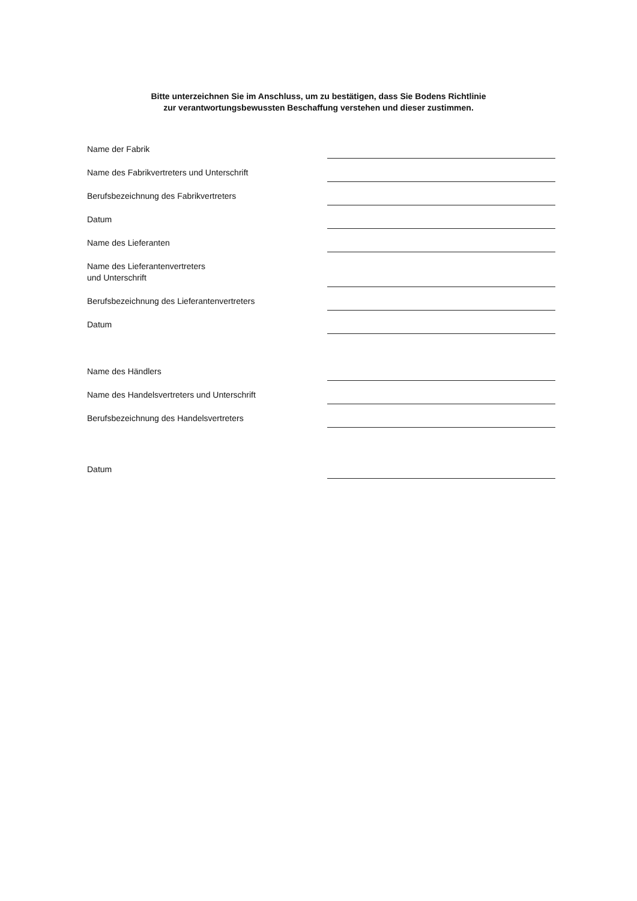Bitte unterzeichnen Sie im Anschluss, um zu bestätigen, dass Sie Bodens Richtlinie
zur verantwortungsbewussten Beschaffung verstehen und dieser zustimmen.
Name der Fabrik
Name des Fabrikvertreters und Unterschrift
Berufsbezeichnung des Fabrikvertreters
Datum
Name des Lieferanten
Name des Lieferantenvertreters
und Unterschrift
Berufsbezeichnung des Lieferantenvertreters
Datum
Name des Händlers
Name des Handelsvertreters und Unterschrift
Berufsbezeichnung des Handelsvertreters
Datum